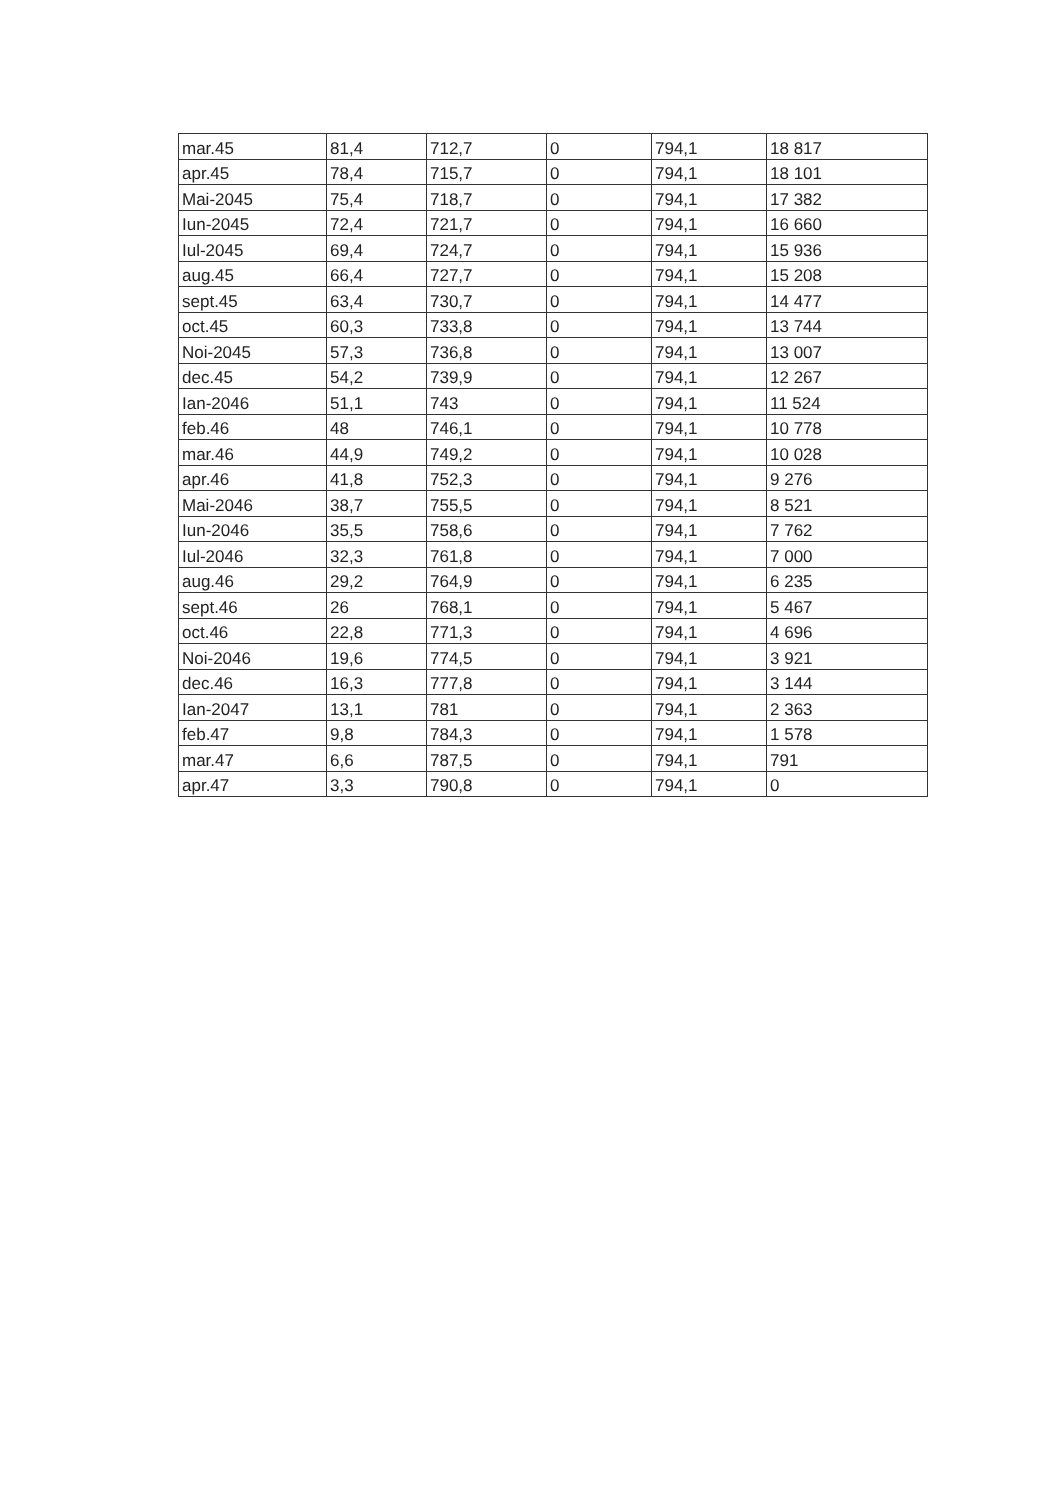| mar.45 | 81,4 | 712,7 | 0 | 794,1 | 18 817 |
| apr.45 | 78,4 | 715,7 | 0 | 794,1 | 18 101 |
| Mai-2045 | 75,4 | 718,7 | 0 | 794,1 | 17 382 |
| Iun-2045 | 72,4 | 721,7 | 0 | 794,1 | 16 660 |
| Iul-2045 | 69,4 | 724,7 | 0 | 794,1 | 15 936 |
| aug.45 | 66,4 | 727,7 | 0 | 794,1 | 15 208 |
| sept.45 | 63,4 | 730,7 | 0 | 794,1 | 14 477 |
| oct.45 | 60,3 | 733,8 | 0 | 794,1 | 13 744 |
| Noi-2045 | 57,3 | 736,8 | 0 | 794,1 | 13 007 |
| dec.45 | 54,2 | 739,9 | 0 | 794,1 | 12 267 |
| Ian-2046 | 51,1 | 743 | 0 | 794,1 | 11 524 |
| feb.46 | 48 | 746,1 | 0 | 794,1 | 10 778 |
| mar.46 | 44,9 | 749,2 | 0 | 794,1 | 10 028 |
| apr.46 | 41,8 | 752,3 | 0 | 794,1 | 9 276 |
| Mai-2046 | 38,7 | 755,5 | 0 | 794,1 | 8 521 |
| Iun-2046 | 35,5 | 758,6 | 0 | 794,1 | 7 762 |
| Iul-2046 | 32,3 | 761,8 | 0 | 794,1 | 7 000 |
| aug.46 | 29,2 | 764,9 | 0 | 794,1 | 6 235 |
| sept.46 | 26 | 768,1 | 0 | 794,1 | 5 467 |
| oct.46 | 22,8 | 771,3 | 0 | 794,1 | 4 696 |
| Noi-2046 | 19,6 | 774,5 | 0 | 794,1 | 3 921 |
| dec.46 | 16,3 | 777,8 | 0 | 794,1 | 3 144 |
| Ian-2047 | 13,1 | 781 | 0 | 794,1 | 2 363 |
| feb.47 | 9,8 | 784,3 | 0 | 794,1 | 1 578 |
| mar.47 | 6,6 | 787,5 | 0 | 794,1 | 791 |
| apr.47 | 3,3 | 790,8 | 0 | 794,1 | 0 |